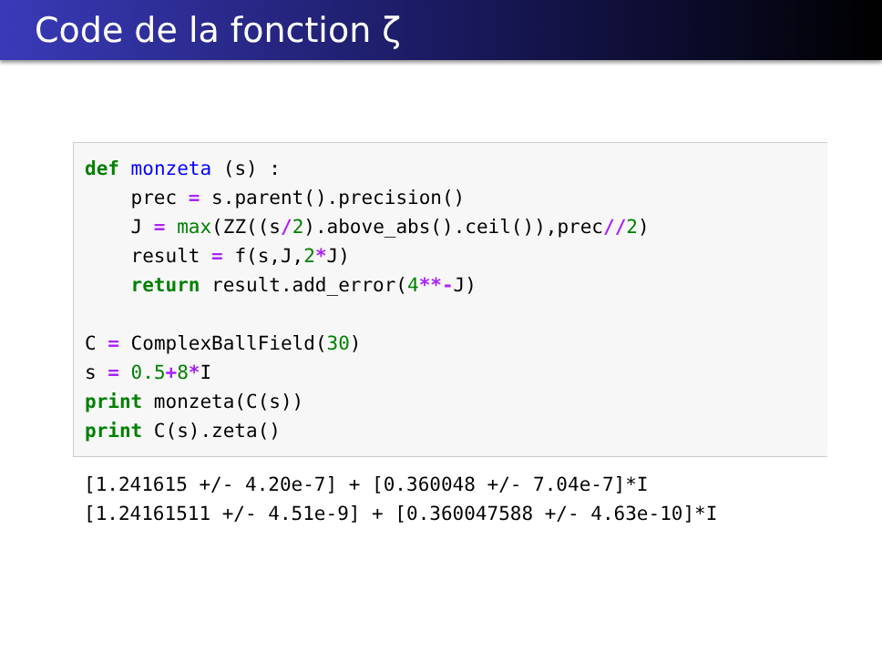Code de la fonction ζ
def monzeta (s) : prec = s.parent().precision() J = max(ZZ((s/2).above_abs().ceil()),prec//2) result = f(s,J,2*J) return result.add_error(4**-J) C = ComplexBallField(30) s = 0.5+8*I print monzeta(C(s)) print C(s).zeta()
[1.241615 +/- 4.20e-7] + [0.360048 +/- 7.04e-7]*I [1.24161511 +/- 4.51e-9] + [0.360047588 +/- 4.63e-10]*I